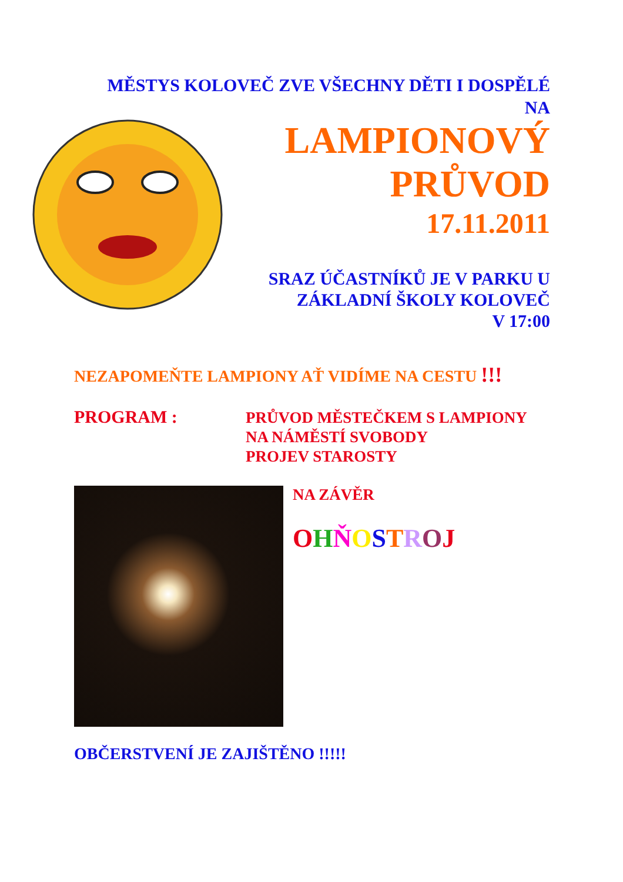MĚSTYS KOLOVEČ ZVE VŠECHNY DĚTI I DOSPĚLÉ
NA
LAMPIONOVÝ
PRŮVOD
17.11.2011
SRAZ ÚČASTNÍKŮ JE V PARKU U
ZÁKLADNÍ ŠKOLY KOLOVEČ
V 17:00
NEZAPOMEŇTE LAMPIONY AŤ VIDÍME NA CESTU !!!
PROGRAM :
PRŮVOD MĚSTEČKEM S LAMPIONY
NA NÁMĚSTÍ SVOBODY
PROJEV STAROSTY
NA ZÁVĚR
OHŇOSTROJ
OBČERSTVENÍ JE ZAJIŠTĚNO !!!!!